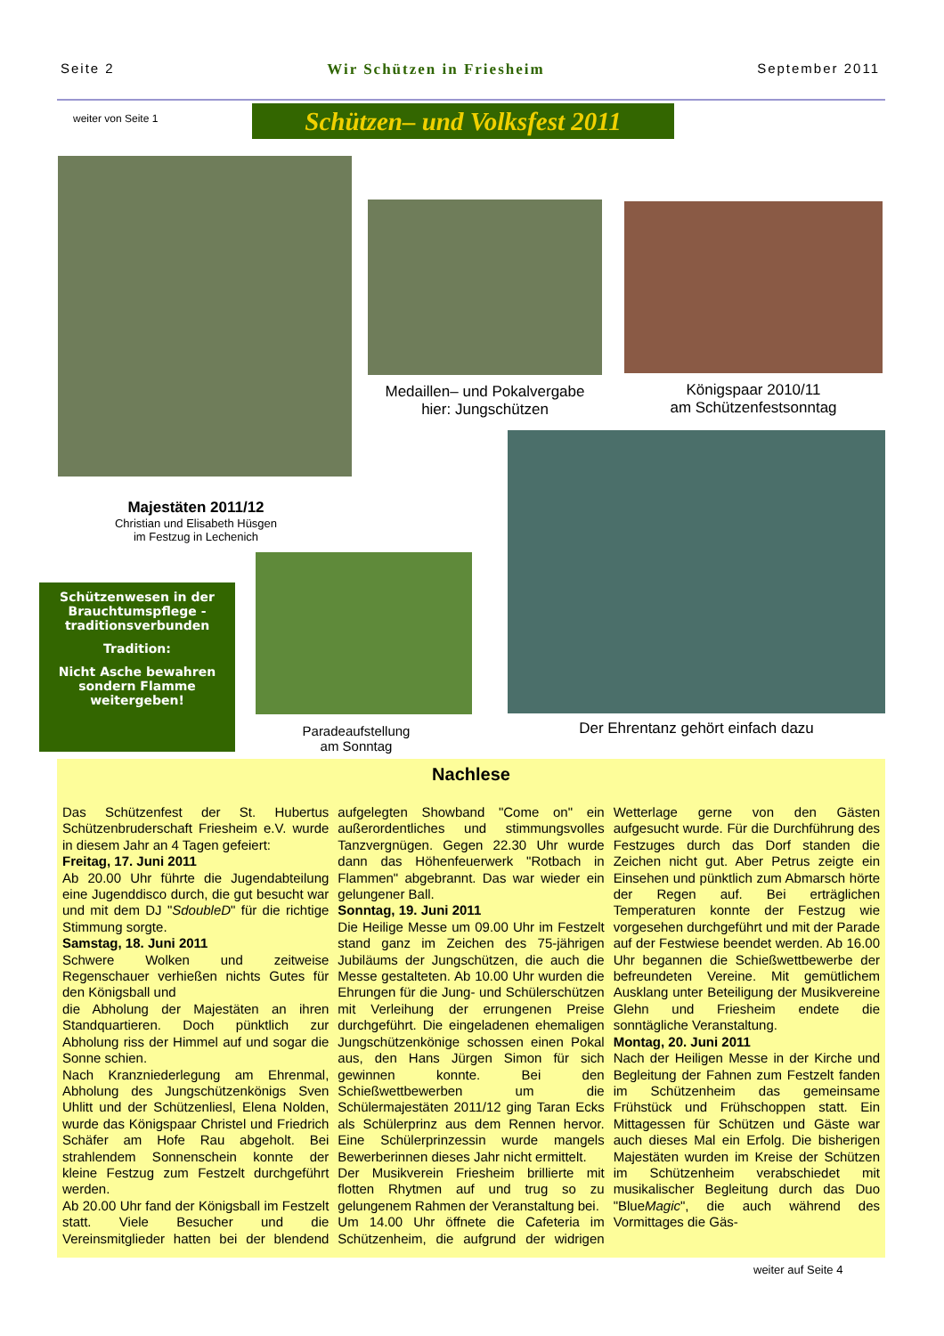Seite 2 Wir Schützen in Friesheim September 2011
weiter von Seite 1
Schützen– und Volksfest 2011
Medaillen– und Pokalvergabe
hier: Jungschützen
Königspaar 2010/11
am Schützenfestsonntag
Majestäten 2011/12
Christian und Elisabeth Hüsgen
im Festzug in Lechenich
Schützenwesen in der Brauchtumspflege - traditionsverbunden
Tradition:
Nicht Asche bewahren sondern Flamme weitergeben!
Paradeaufstellung
am Sonntag
Der Ehrentanz gehört einfach dazu
Nachlese
Das Schützenfest der St. Hubertus Schützenbruderschaft Friesheim e.V. wurde in diesem Jahr an 4 Tagen gefeiert:
Freitag, 17. Juni 2011
Ab 20.00 Uhr führte die Jugendabteilung eine Jugenddisco durch, die gut besucht war und mit dem DJ "SdoubleD" für die richtige Stimmung sorgte.
Samstag, 18. Juni 2011
Schwere Wolken und zeitweise Regenschauer verhießen nichts Gutes für den Königsball und
die Abholung der Majestäten an ihren Standquartieren. Doch pünktlich zur Abholung riss der Himmel auf und sogar die Sonne schien.
Nach Kranzniederlegung am Ehrenmal, Abholung des Jungschützenkönigs Sven Uhlitt und der Schützenliesl, Elena Nolden, wurde das Königspaar Christel und Friedrich Schäfer am Hofe Rau abgeholt. Bei strahlendem Sonnenschein konnte der kleine Festzug zum Festzelt durchgeführt werden.
Ab 20.00 Uhr fand der Königsball im Festzelt statt. Viele Besucher und die Vereinsmitglieder hatten bei der blendend aufgelegten Showband "Come on" ein außerordentliches und stimmungsvolles Tanzvergnügen. Gegen 22.30 Uhr wurde dann das Höhenfeuerwerk "Rotbach in Flammen" abgebrannt. Das war wieder ein gelungener Ball.
Sonntag, 19. Juni 2011
Die Heilige Messe um 09.00 Uhr im Festzelt stand ganz im Zeichen des 75-jährigen Jubiläums der Jungschützen, die auch die Messe gestalteten. Ab 10.00 Uhr wurden die Ehrungen für die Jung- und Schülerschützen mit Verleihung der errungenen Preise durchgeführt. Die eingeladenen ehemaligen Jungschützenkönige schossen einen Pokal aus, den Hans Jürgen Simon für sich gewinnen konnte. Bei den Schießwettbewerben um die Schülermajestäten 2011/12 ging Taran Ecks als Schülerprinz aus dem Rennen hervor. Eine Schülerprinzessin wurde mangels Bewerberinnen dieses Jahr nicht ermittelt.
Der Musikverein Friesheim brillierte mit flotten Rhytmen auf und trug so zu gelungenem Rahmen der Veranstaltung bei.
Um 14.00 Uhr öffnete die Cafeteria im Schützenheim, die aufgrund der widrigen Wetterlage gerne von den Gästen aufgesucht wurde. Für die Durchführung des Festzuges durch das Dorf standen die Zeichen nicht gut. Aber Petrus zeigte ein Einsehen und pünktlich zum Abmarsch hörte der Regen auf. Bei erträglichen Temperaturen konnte der Festzug wie vorgesehen durchgeführt und mit der Parade auf der Festwiese beendet werden. Ab 16.00 Uhr begannen die Schießwettbewerbe der befreundeten Vereine. Mit gemütlichem Ausklang unter Beteiligung der Musikvereine Glehn und Friesheim endete die sonntägliche Veranstaltung.
Montag, 20. Juni 2011
Nach der Heiligen Messe in der Kirche und Begleitung der Fahnen zum Festzelt fanden im Schützenheim das gemeinsame Frühstück und Frühschoppen statt. Ein Mittagessen für Schützen und Gäste war auch dieses Mal ein Erfolg. Die bisherigen Majestäten wurden im Kreise der Schützen im Schützenheim verabschiedet mit musikalischer Begleitung durch das Duo "BlueMagic", die auch während des Vormittages die Gäs-
weiter auf Seite 4